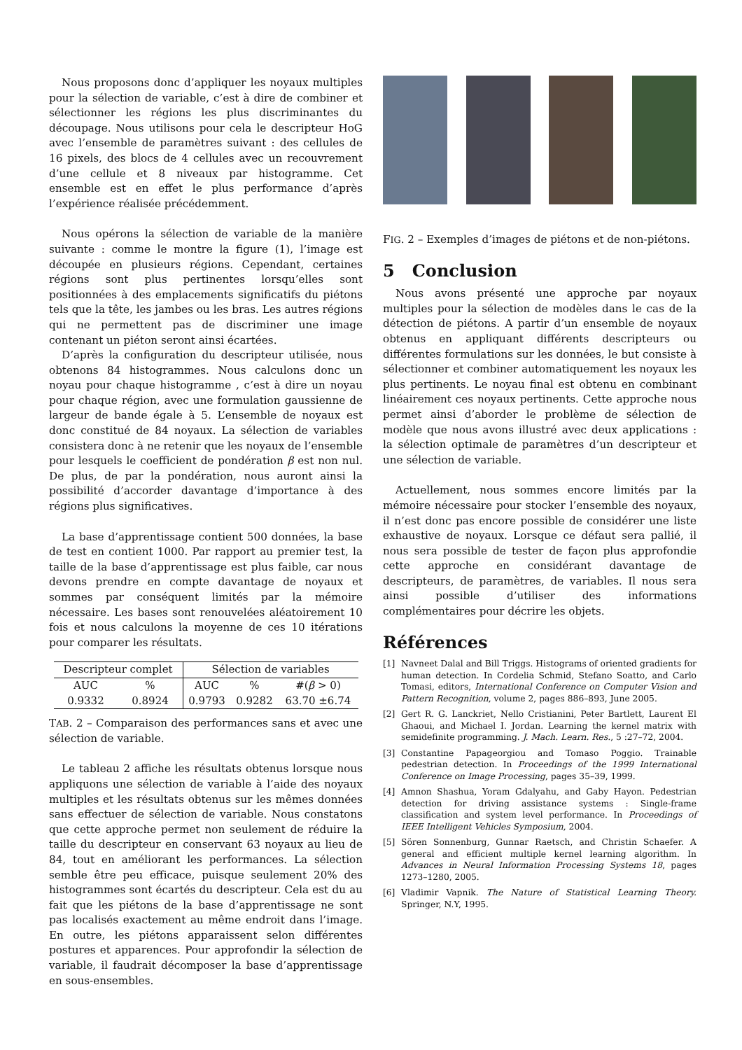Nous proposons donc d’appliquer les noyaux multiples pour la sélection de variable, c’est à dire de combiner et sélectionner les régions les plus discriminantes du découpage. Nous utilisons pour cela le descripteur HoG avec l’ensemble de paramètres suivant : des cellules de 16 pixels, des blocs de 4 cellules avec un recouvrement d’une cellule et 8 niveaux par histogramme. Cet ensemble est en effet le plus performance d’après l’expérience réalisée précédemment.
Nous opérons la sélection de variable de la manière suivante : comme le montre la figure (1), l’image est découpée en plusieurs régions. Cependant, certaines régions sont plus pertinentes lorsqu’elles sont positionnées à des emplacements significatifs du piétons tels que la tête, les jambes ou les bras. Les autres régions qui ne permettent pas de discriminer une image contenant un piéton seront ainsi écartées.
D’après la configuration du descripteur utilisée, nous obtenons 84 histogrammes. Nous calculons donc un noyau pour chaque histogramme , c’est à dire un noyau pour chaque région, avec une formulation gaussienne de largeur de bande égale à 5. L’ensemble de noyaux est donc constitué de 84 noyaux. La sélection de variables consistera donc à ne retenir que les noyaux de l’ensemble pour lesquels le coefficient de pondération β est non nul. De plus, de par la pondération, nous auront ainsi la possibilité d’accorder davantage d’importance à des régions plus significatives.
La base d’apprentissage contient 500 données, la base de test en contient 1000. Par rapport au premier test, la taille de la base d’apprentissage est plus faible, car nous devons prendre en compte davantage de noyaux et sommes par conséquent limités par la mémoire nécessaire. Les bases sont renouvelées aléatoirement 10 fois et nous calculons la moyenne de ces 10 itérations pour comparer les résultats.
| Descripteur complet | | Sélection de variables | | |
| --- | --- | --- | --- | --- |
| AUC | % | AUC | % | #( β > 0) |
| 0.9332 | 0.8924 | 0.9793 | 0.9282 | 63.70 ±6.74 |
TAB. 2 – Comparaison des performances sans et avec une sélection de variable.
Le tableau 2 affiche les résultats obtenus lorsque nous appliquons une sélection de variable à l’aide des noyaux multiples et les résultats obtenus sur les mêmes données sans effectuer de sélection de variable. Nous constatons que cette approche permet non seulement de réduire la taille du descripteur en conservant 63 noyaux au lieu de 84, tout en améliorant les performances. La sélection semble être peu efficace, puisque seulement 20% des histogrammes sont écartés du descripteur. Cela est du au fait que les piétons de la base d’apprentissage ne sont pas localisés exactement au même endroit dans l’image. En outre, les piétons apparaissent selon différentes postures et apparences. Pour approfondir la sélection de variable, il faudrait décomposer la base d’apprentissage en sous-ensembles.
FIG. 2 – Exemples d’images de piétons et de non-piétons.
5 Conclusion
Nous avons présenté une approche par noyaux multiples pour la sélection de modèles dans le cas de la détection de piétons. A partir d’un ensemble de noyaux obtenus en appliquant différents descripteurs ou différentes formulations sur les données, le but consiste à sélectionner et combiner automatiquement les noyaux les plus pertinents. Le noyau final est obtenu en combinant linéairement ces noyaux pertinents. Cette approche nous permet ainsi d’aborder le problème de sélection de modèle que nous avons illustré avec deux applications : la sélection optimale de paramètres d’un descripteur et une sélection de variable.
Actuellement, nous sommes encore limités par la mémoire nécessaire pour stocker l’ensemble des noyaux, il n’est donc pas encore possible de considérer une liste exhaustive de noyaux. Lorsque ce défaut sera pallié, il nous sera possible de tester de façon plus approfondie cette approche en considérant davantage de descripteurs, de paramètres, de variables. Il nous sera ainsi possible d’utiliser des informations complémentaires pour décrire les objets.
Références
[1] Navneet Dalal and Bill Triggs. Histograms of oriented gradients for human detection. In Cordelia Schmid, Stefano Soatto, and Carlo Tomasi, editors, International Conference on Computer Vision and Pattern Recognition, volume 2, pages 886–893, June 2005.
[2] Gert R. G. Lanckriet, Nello Cristianini, Peter Bartlett, Laurent El Ghaoui, and Michael I. Jordan. Learning the kernel matrix with semidefinite programming. J. Mach. Learn. Res., 5 :27–72, 2004.
[3] Constantine Papageorgiou and Tomaso Poggio. Trainable pedestrian detection. In Proceedings of the 1999 International Conference on Image Processing, pages 35–39, 1999.
[4] Amnon Shashua, Yoram Gdalyahu, and Gaby Hayon. Pedestrian detection for driving assistance systems : Single-frame classification and system level performance. In Proceedings of IEEE Intelligent Vehicles Symposium, 2004.
[5] Sören Sonnenburg, Gunnar Raetsch, and Christin Schaefer. A general and efficient multiple kernel learning algorithm. In Advances in Neural Information Processing Systems 18, pages 1273–1280, 2005.
[6] Vladimir Vapnik. The Nature of Statistical Learning Theory. Springer, N.Y, 1995.